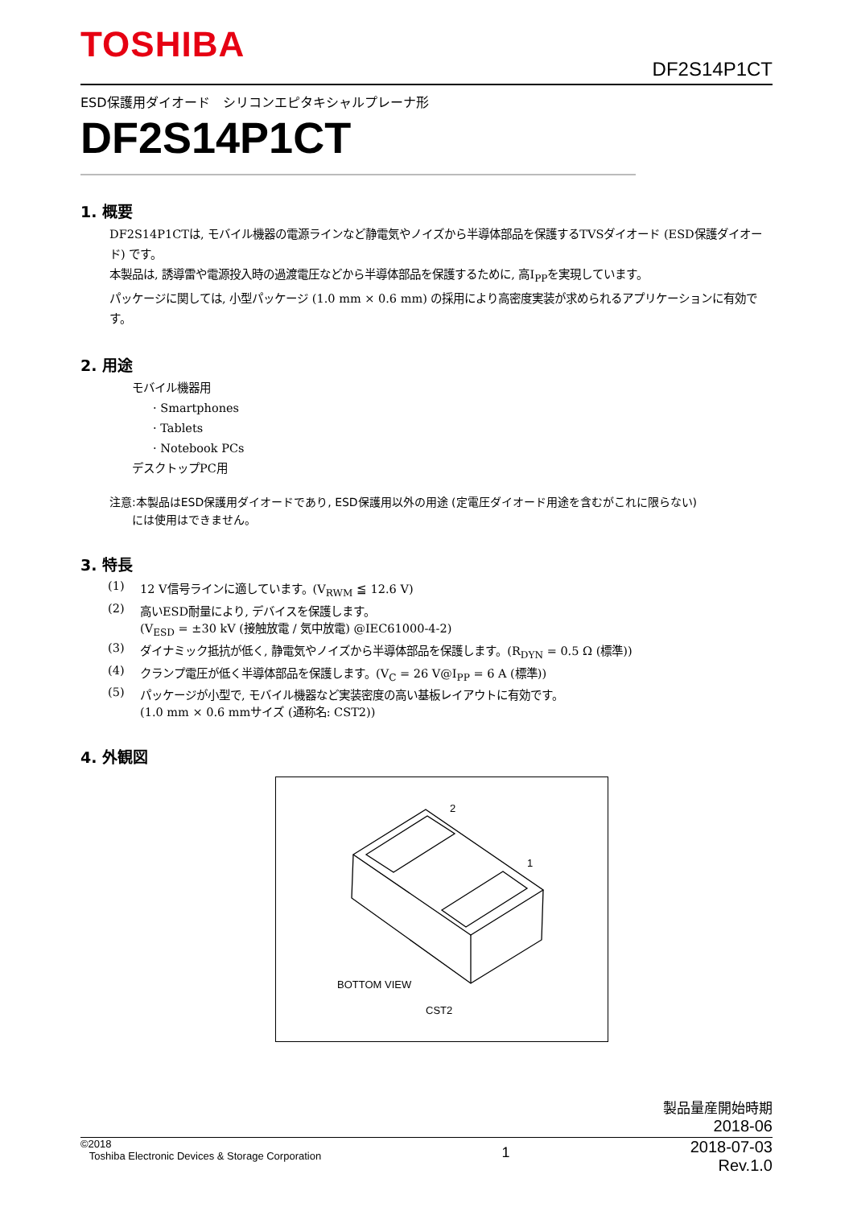TOSHIBA
DF2S14P1CT
ESD保護用ダイオード　シリコンエピタキシャルプレーナ形
DF2S14P1CT
1. 概要
DF2S14P1CTは, モバイル機器の電源ラインなど静電気やノイズから半導体部品を保護するTVSダイオード (ESD保護ダイオード) です。
本製品は, 誘導雷や電源投入時の過渡電圧などから半導体部品を保護するために, 高I<sub>PP</sub>を実現しています。
パッケージに関しては, 小型パッケージ (1.0 mm × 0.6 mm) の採用により高密度実装が求められるアプリケーションに有効です。
2. 用途
モバイル機器用
· Smartphones
· Tablets
· Notebook PCs
デスクトップPC用
注意:本製品はESD保護用ダイオードであり, ESD保護用以外の用途 (定電圧ダイオード用途を含むがこれに限らない)
　　には使用はできません。
3. 特長
| (1) | 12 V信号ラインに適しています。(V<sub>RWM</sub> ≦ 12.6 V) |
| (2) | 高いESD耐量により, デバイスを保護します。 (V<sub>ESD</sub> = ±30 kV (接触放電 / 気中放電) @IEC61000-4-2) |
| (3) | ダイナミック抵抗が低く, 静電気やノイズから半導体部品を保護します。(R<sub>DYN</sub> = 0.5 Ω (標準)) |
| (4) | クランプ電圧が低く半導体部品を保護します。(V<sub>C</sub> = 26 V@I<sub>PP</sub> = 6 A (標準)) |
| (5) | パッケージが小型で, モバイル機器など実装密度の高い基板レイアウトに有効です。 (1.0 mm × 0.6 mmサイズ (通称名: CST2)) |
4. 外観図
2
1
BOTTOM VIEW
CST2
製品量産開始時期
2018-06
©2018
Toshiba Electronic Devices & Storage Corporation
1
2018-07-03
Rev.1.0